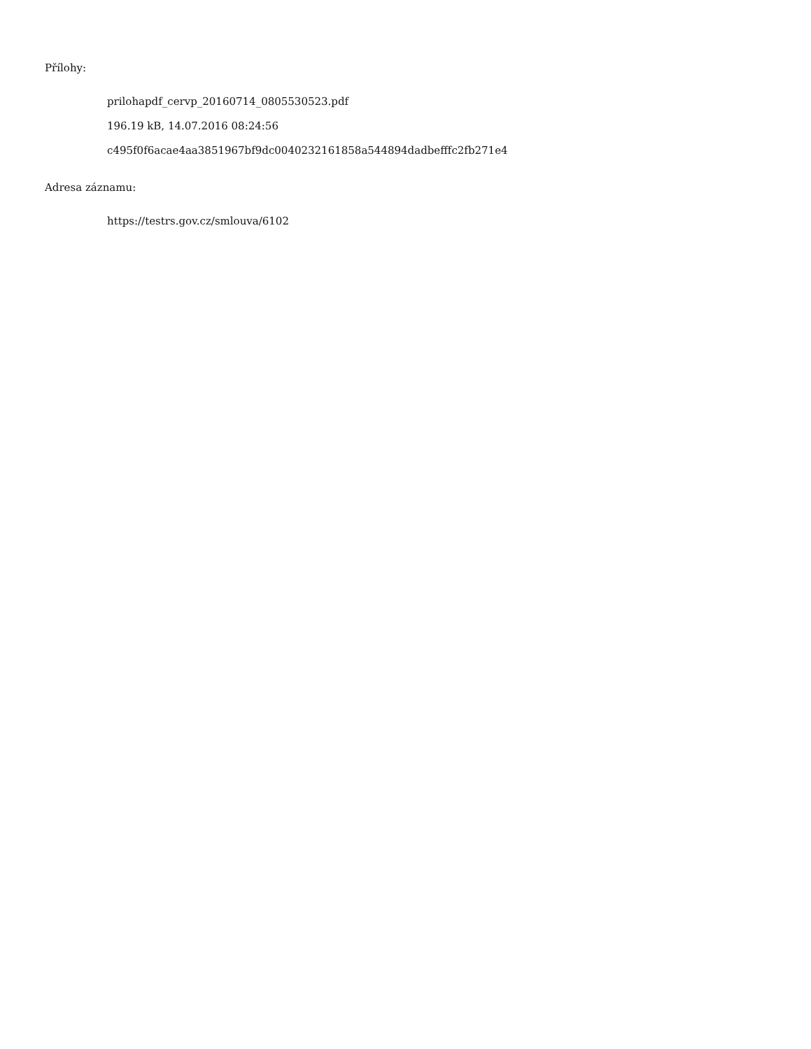Přílohy:
prilohapdf_cervp_20160714_0805530523.pdf
196.19 kB, 14.07.2016 08:24:56
c495f0f6acae4aa3851967bf9dc0040232161858a544894dadbefffc2fb271e4
Adresa záznamu:
https://testrs.gov.cz/smlouva/6102